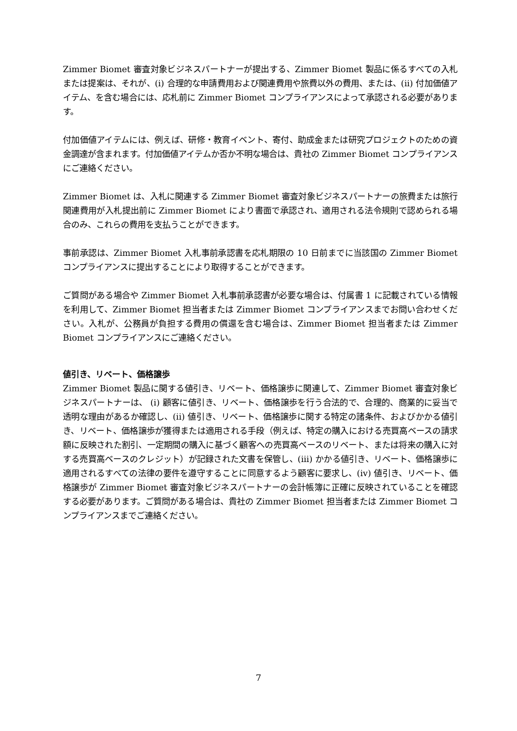Zimmer Biomet 審査対象ビジネスパートナーが提出する、Zimmer Biomet 製品に係るすべての入札または提案は、それが、(i) 合理的な申請費用および関連費用や旅費以外の費用、または、(ii) 付加価値アイテム、を含む場合には、応札前に Zimmer Biomet コンプライアンスによって承認される必要があります。
付加価値アイテムには、例えば、研修・教育イベント、寄付、助成金または研究プロジェクトのための資金調達が含まれます。付加価値アイテムか否か不明な場合は、貴社の Zimmer Biomet コンプライアンスにご連絡ください。
Zimmer Biomet は、入札に関連する Zimmer Biomet 審査対象ビジネスパートナーの旅費または旅行関連費用が入札提出前に Zimmer Biomet により書面で承認され、適用される法令規則で認められる場合のみ、これらの費用を支払うことができます。
事前承認は、Zimmer Biomet 入札事前承認書を応札期限の 10 日前までに当該国の Zimmer Biomet コンプライアンスに提出することにより取得することができます。
ご質問がある場合や Zimmer Biomet 入札事前承認書が必要な場合は、付属書 1 に記載されている情報を利用して、Zimmer Biomet 担当者または Zimmer Biomet コンプライアンスまでお問い合わせください。入札が、公務員が負担する費用の償還を含む場合は、Zimmer Biomet 担当者または Zimmer Biomet コンプライアンスにご連絡ください。
値引き、リベート、価格譲歩
Zimmer Biomet 製品に関する値引き、リベート、価格譲歩に関連して、Zimmer Biomet 審査対象ビジネスパートナーは、 (i) 顧客に値引き、リベート、価格譲歩を行う合法的で、合理的、商業的に妥当で透明な理由があるか確認し、(ii) 値引き、リベート、価格譲歩に関する特定の諸条件、およびかかる値引き、リベート、価格譲歩が獲得または適用される手段（例えば、特定の購入における売買高ベースの請求額に反映された割引、一定期間の購入に基づく顧客への売買高ベースのリベート、または将来の購入に対する売買高ベースのクレジット）が記録された文書を保管し、(iii) かかる値引き、リベート、価格譲歩に適用されるすべての法律の要件を遵守することに同意するよう顧客に要求し、(iv) 値引き、リベート、価格譲歩が Zimmer Biomet 審査対象ビジネスパートナーの会計帳簿に正確に反映されていることを確認する必要があります。ご質問がある場合は、貴社の Zimmer Biomet 担当者または Zimmer Biomet コンプライアンスまでご連絡ください。
7